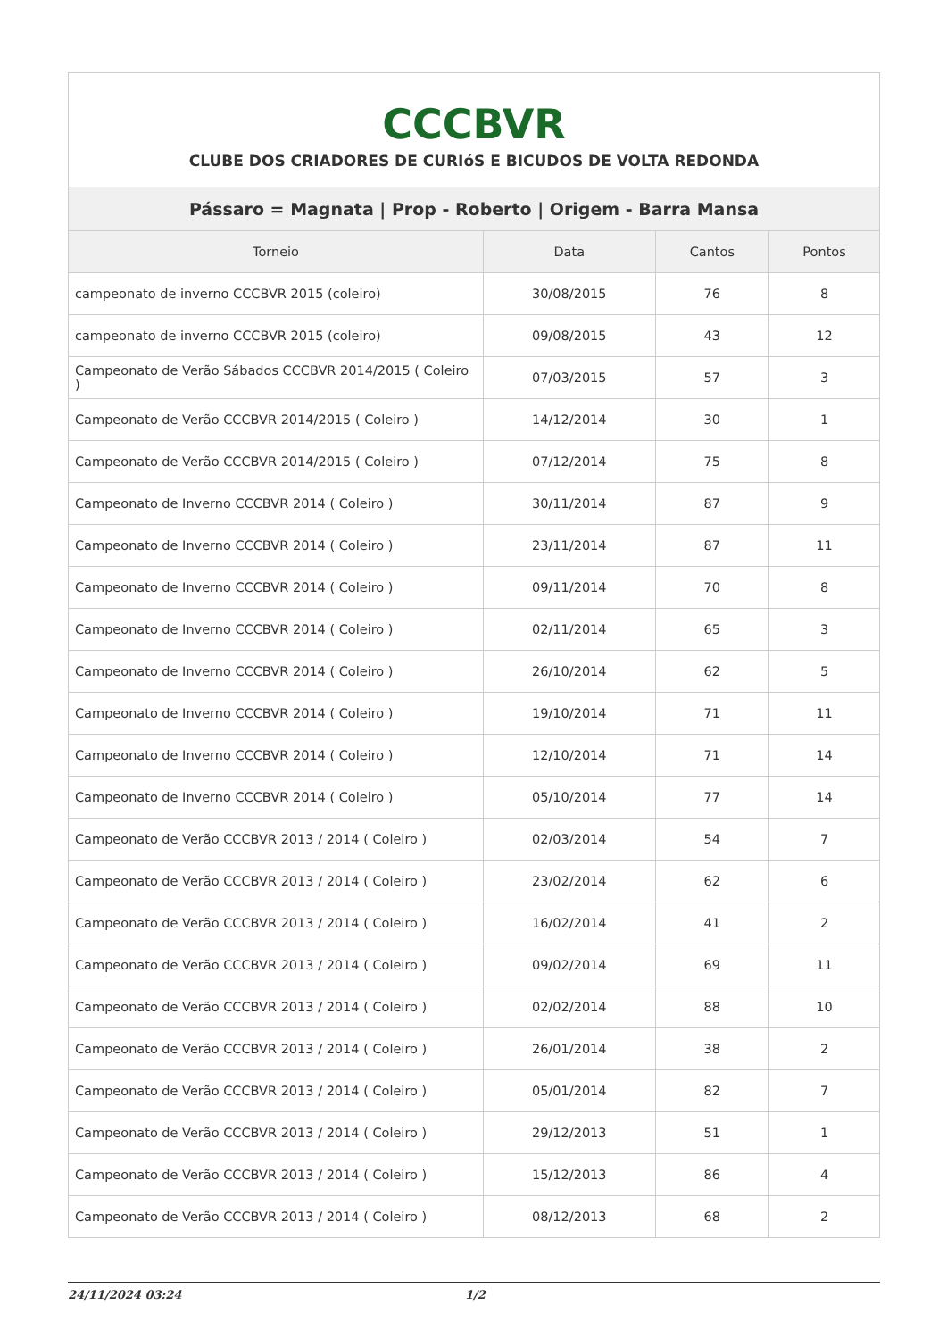| CCCBVR CLUBE DOS CRIADORES DE CURIóS E BICUDOS DE VOLTA REDONDA | | | |
| Pássaro = Magnata / Prop - Roberto / Origem - Barra Mansa | | | |
| Torneio | Data | Cantos | Pontos |
| campeonato de inverno CCCBVR 2015 (coleiro) | 30/08/2015 | 76 | 8 |
| campeonato de inverno CCCBVR 2015 (coleiro) | 09/08/2015 | 43 | 12 |
| Campeonato de Verão Sábados CCCBVR 2014/2015 ( Coleiro ) | 07/03/2015 | 57 | 3 |
| Campeonato de Verão CCCBVR 2014/2015 ( Coleiro ) | 14/12/2014 | 30 | 1 |
| Campeonato de Verão CCCBVR 2014/2015 ( Coleiro ) | 07/12/2014 | 75 | 8 |
| Campeonato de Inverno CCCBVR 2014 ( Coleiro ) | 30/11/2014 | 87 | 9 |
| Campeonato de Inverno CCCBVR 2014 ( Coleiro ) | 23/11/2014 | 87 | 11 |
| Campeonato de Inverno CCCBVR 2014 ( Coleiro ) | 09/11/2014 | 70 | 8 |
| Campeonato de Inverno CCCBVR 2014 ( Coleiro ) | 02/11/2014 | 65 | 3 |
| Campeonato de Inverno CCCBVR 2014 ( Coleiro ) | 26/10/2014 | 62 | 5 |
| Campeonato de Inverno CCCBVR 2014 ( Coleiro ) | 19/10/2014 | 71 | 11 |
| Campeonato de Inverno CCCBVR 2014 ( Coleiro ) | 12/10/2014 | 71 | 14 |
| Campeonato de Inverno CCCBVR 2014 ( Coleiro ) | 05/10/2014 | 77 | 14 |
| Campeonato de Verão CCCBVR 2013 / 2014 ( Coleiro ) | 02/03/2014 | 54 | 7 |
| Campeonato de Verão CCCBVR 2013 / 2014 ( Coleiro ) | 23/02/2014 | 62 | 6 |
| Campeonato de Verão CCCBVR 2013 / 2014 ( Coleiro ) | 16/02/2014 | 41 | 2 |
| Campeonato de Verão CCCBVR 2013 / 2014 ( Coleiro ) | 09/02/2014 | 69 | 11 |
| Campeonato de Verão CCCBVR 2013 / 2014 ( Coleiro ) | 02/02/2014 | 88 | 10 |
| Campeonato de Verão CCCBVR 2013 / 2014 ( Coleiro ) | 26/01/2014 | 38 | 2 |
| Campeonato de Verão CCCBVR 2013 / 2014 ( Coleiro ) | 05/01/2014 | 82 | 7 |
| Campeonato de Verão CCCBVR 2013 / 2014 ( Coleiro ) | 29/12/2013 | 51 | 1 |
| Campeonato de Verão CCCBVR 2013 / 2014 ( Coleiro ) | 15/12/2013 | 86 | 4 |
| Campeonato de Verão CCCBVR 2013 / 2014 ( Coleiro ) | 08/12/2013 | 68 | 2 |
24/11/2024 03:24 1/2